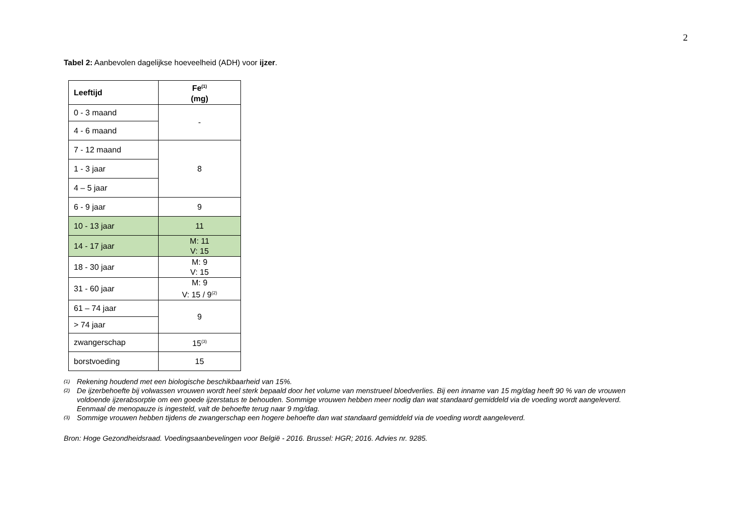2
Tabel 2: Aanbevolen dagelijkse hoeveelheid (ADH) voor ijzer.
| Leeftijd | Fe<sup>(1)</sup> (mg) |
| --- | --- |
| 0 - 3 maand | - |
| 4 - 6 maand | |
| 7 - 12 maand | 8 |
| 1 - 3 jaar | |
| 4 – 5 jaar | |
| 6 - 9 jaar | 9 |
| 10 - 13 jaar | 11 |
| 14 - 17 jaar | M: 11 V: 15 |
| 18 - 30 jaar | M: 9 V: 15 |
| 31 - 60 jaar | M: 9 V: 15 / 9<sup>(2)</sup> |
| 61 – 74 jaar | 9 |
| > 74 jaar | |
| zwangerschap | 15<sup>(3)</sup> |
| borstvoeding | 15 |
(1) Rekening houdend met een biologische beschikbaarheid van 15%.
(2) De ijzerbehoefte bij volwassen vrouwen wordt heel sterk bepaald door het volume van menstrueel bloedverlies. Bij een inname van 15 mg/dag heeft 90 % van de vrouwen voldoende ijzerabsorptie om een goede ijzerstatus te behouden. Sommige vrouwen hebben meer nodig dan wat standaard gemiddeld via de voeding wordt aangeleverd. Eenmaal de menopauze is ingesteld, valt de behoefte terug naar 9 mg/dag.
(3) Sommige vrouwen hebben tijdens de zwangerschap een hogere behoefte dan wat standaard gemiddeld via de voeding wordt aangeleverd.
Bron: Hoge Gezondheidsraad. Voedingsaanbevelingen voor België - 2016. Brussel: HGR; 2016. Advies nr. 9285.